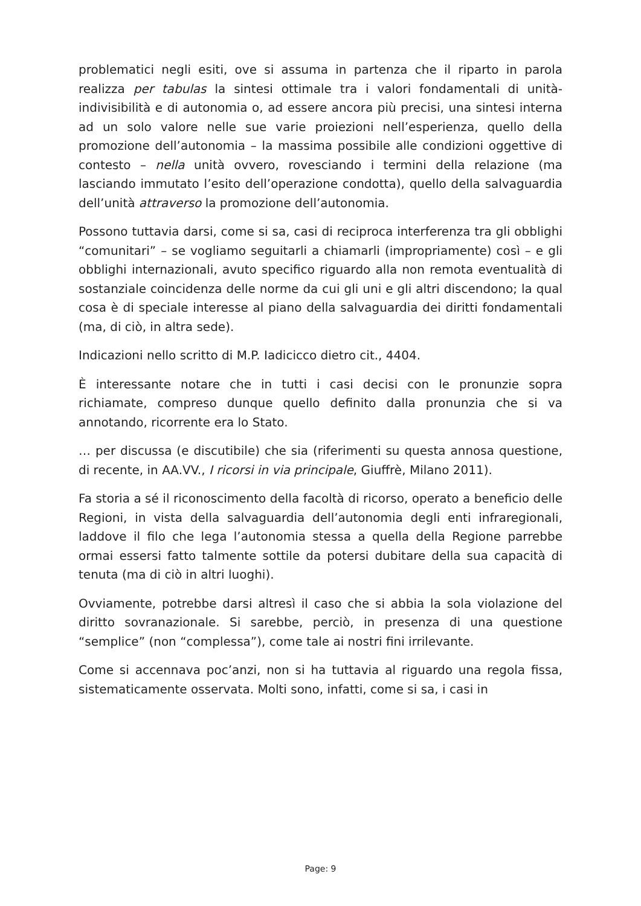problematici negli esiti, ove si assuma in partenza che il riparto in parola realizza per tabulas la sintesi ottimale tra i valori fondamentali di unità-indivisibilità e di autonomia o, ad essere ancora più precisi, una sintesi interna ad un solo valore nelle sue varie proiezioni nell’esperienza, quello della promozione dell’autonomia – la massima possibile alle condizioni oggettive di contesto – nella unità ovvero, rovesciando i termini della relazione (ma lasciando immutato l’esito dell’operazione condotta), quello della salvaguardia dell’unità attraverso la promozione dell’autonomia.
Possono tuttavia darsi, come si sa, casi di reciproca interferenza tra gli obblighi “comunitari” – se vogliamo seguitarli a chiamarli (impropriamente) così – e gli obblighi internazionali, avuto specifico riguardo alla non remota eventualità di sostanziale coincidenza delle norme da cui gli uni e gli altri discendono; la qual cosa è di speciale interesse al piano della salvaguardia dei diritti fondamentali (ma, di ciò, in altra sede).
Indicazioni nello scritto di M.P. Iadicicco dietro cit., 4404.
È interessante notare che in tutti i casi decisi con le pronunzie sopra richiamate, compreso dunque quello definito dalla pronunzia che si va annotando, ricorrente era lo Stato.
… per discussa (e discutibile) che sia (riferimenti su questa annosa questione, di recente, in AA.VV., I ricorsi in via principale, Giuffrè, Milano 2011).
Fa storia a sé il riconoscimento della facoltà di ricorso, operato a beneficio delle Regioni, in vista della salvaguardia dell’autonomia degli enti infraregionali, laddove il filo che lega l’autonomia stessa a quella della Regione parrebbe ormai essersi fatto talmente sottile da potersi dubitare della sua capacità di tenuta (ma di ciò in altri luoghi).
Ovviamente, potrebbe darsi altresì il caso che si abbia la sola violazione del diritto sovranazionale. Si sarebbe, perciò, in presenza di una questione “semplice” (non “complessa”), come tale ai nostri fini irrilevante.
Come si accennava poc’anzi, non si ha tuttavia al riguardo una regola fissa, sistematicamente osservata. Molti sono, infatti, come si sa, i casi in
Page: 9